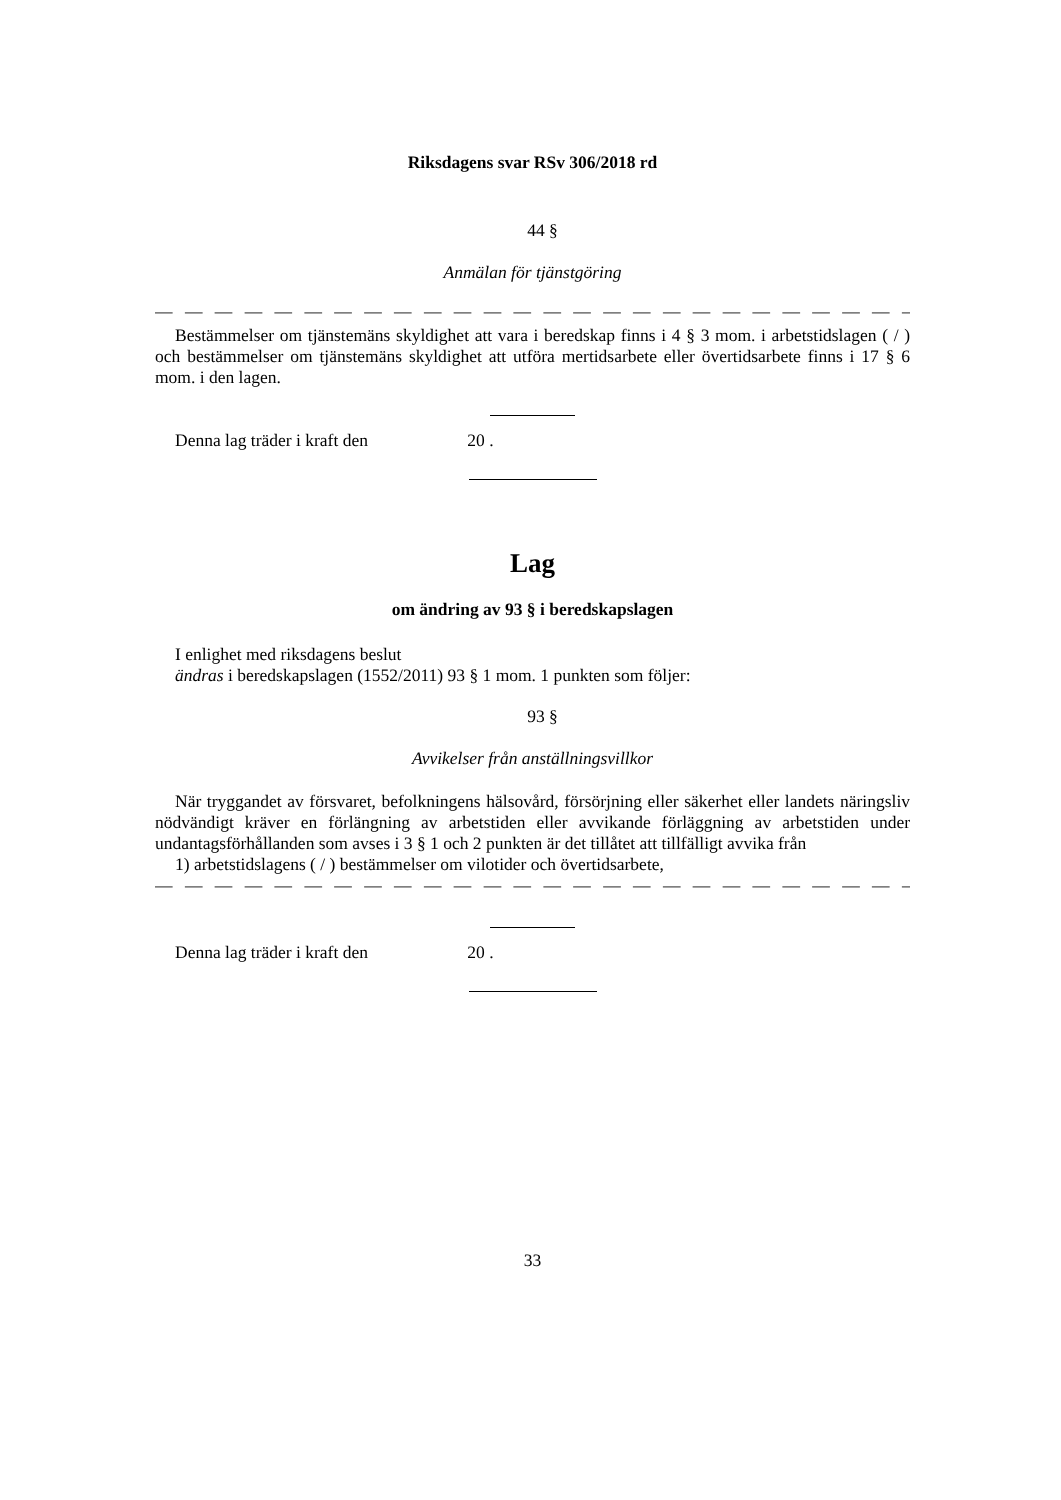Riksdagens svar RSv 306/2018 rd
44 §
Anmälan för tjänstgöring
— — — — — — — — — — — — — — — — — — — — — — — — — — —
Bestämmelser om tjänstemäns skyldighet att vara i beredskap finns i 4 § 3 mom. i arbetstids­lagen ( / ) och bestämmelser om tjänstemäns skyldighet att utföra mertidsarbete eller övertids­arbete finns i 17 § 6 mom. i den lagen.
Denna lag träder i kraft den 20 .
Lag
om ändring av 93 § i beredskapslagen
I enlighet med riksdagens beslut
ändras i beredskapslagen (1552/2011) 93 § 1 mom. 1 punkten som följer:
93 §
Avvikelser från anställningsvillkor
När tryggandet av försvaret, befolkningens hälsovård, försörjning eller säkerhet eller landets näringsliv nödvändigt kräver en förlängning av arbetstiden eller avvikande förläggning av arbets­tiden under undantagsförhållanden som avses i 3 § 1 och 2 punkten är det tillåtet att tillfälligt av­vika från
1) arbetstidslagens ( / ) bestämmelser om vilotider och övertidsarbete,
— — — — — — — — — — — — — — — — — — — — — — — — — — —
Denna lag träder i kraft den 20 .
33